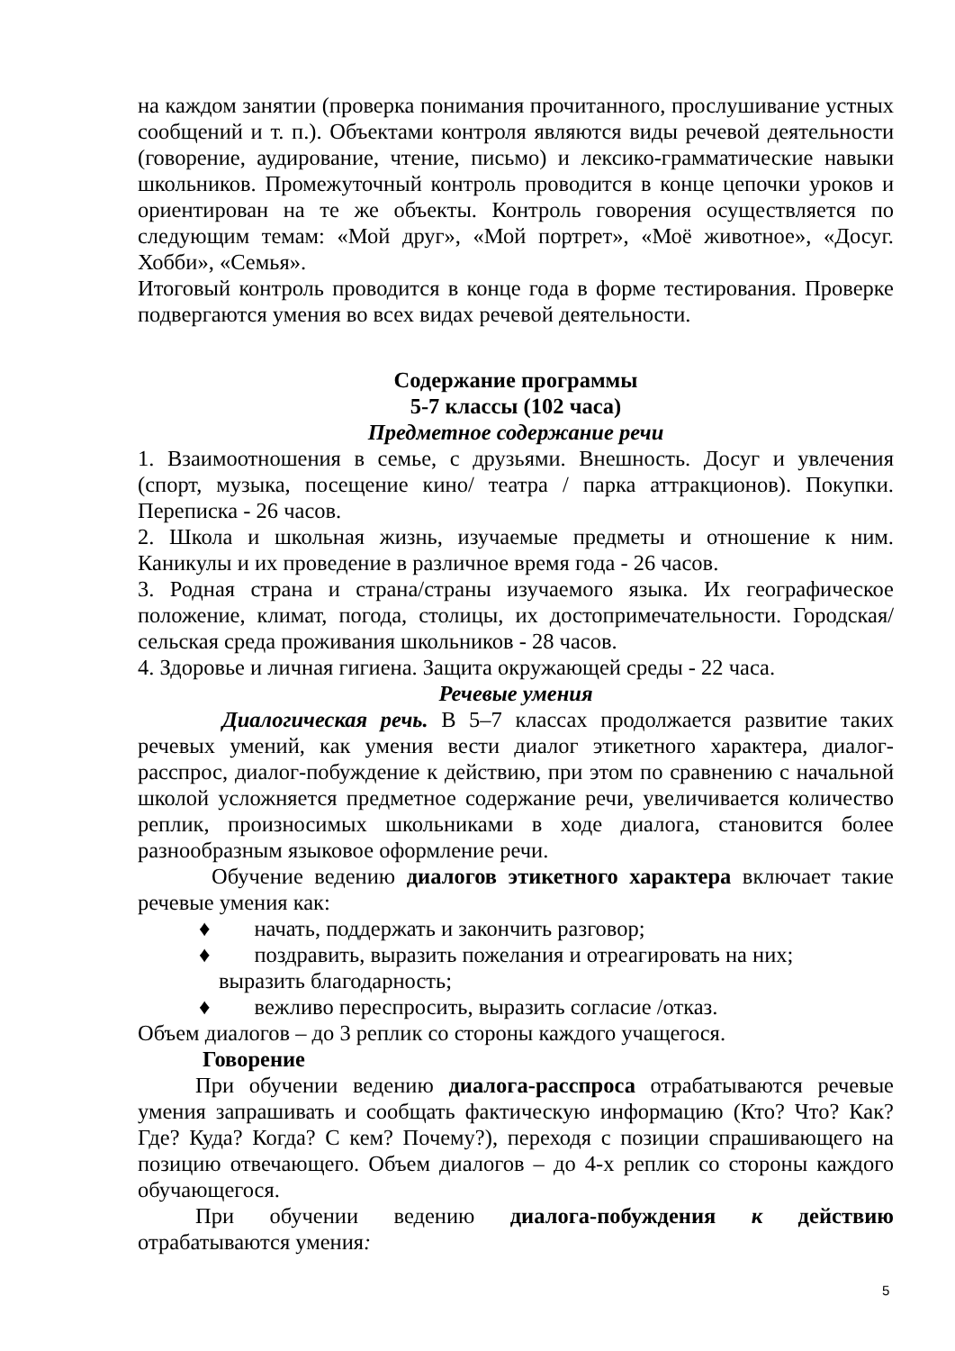на каждом занятии (проверка понимания прочитанного, прослушивание устных сообщений и т. п.). Объектами контроля являются виды речевой деятельности (говорение, аудирование, чтение, письмо) и лексико-грамматические навыки школьников. Промежуточный контроль проводится в конце цепочки уроков и ориентирован на те же объекты. Контроль говорения осуществляется по следующим темам: «Мой друг», «Мой портрет», «Моё животное», «Досуг. Хобби», «Семья».
Итоговый контроль проводится в конце года в форме тестирования. Проверке подвергаются умения во всех видах речевой деятельности.
Содержание программы
5-7 классы (102 часа)
Предметное содержание речи
1. Взаимоотношения в семье, с друзьями. Внешность. Досуг и увлечения (спорт, музыка, посещение кино/ театра / парка аттракционов). Покупки. Переписка - 26 часов.
2. Школа и школьная жизнь, изучаемые предметы и отношение к ним. Каникулы и их проведение в различное время года - 26 часов.
3. Родная страна и страна/страны изучаемого языка. Их географическое положение, климат, погода, столицы, их достопримечательности. Городская/сельская среда проживания школьников - 28 часов.
4. Здоровье и личная гигиена. Защита окружающей среды - 22 часа.
Речевые умения
Диалогическая речь. В 5–7 классах продолжается развитие таких речевых умений, как умения вести диалог этикетного характера, диалог-расспрос, диалог-побуждение к действию, при этом по сравнению с начальной школой усложняется предметное содержание речи, увеличивается количество реплик, произносимых школьниками в ходе диалога, становится более разнообразным языковое оформление речи.
Обучение ведению диалогов этикетного характера включает такие речевые умения как:
♦ начать, поддержать и закончить разговор;
♦ поздравить, выразить пожелания и отреагировать на них;
выразить благодарность;
♦ вежливо переспросить, выразить согласие /отказ.
Объем диалогов – до 3 реплик со стороны каждого учащегося.
Говорение
При обучении ведению диалога-расспроса отрабатываются речевые умения запрашивать и сообщать фактическую информацию (Кто? Что? Как? Где? Куда? Когда? С кем? Почему?), переходя с позиции спрашивающего на позицию отвечающего. Объем диалогов – до 4-х реплик со стороны каждого обучающегося.
При обучении ведению диалога-побуждения к действию отрабатываются умения:
5